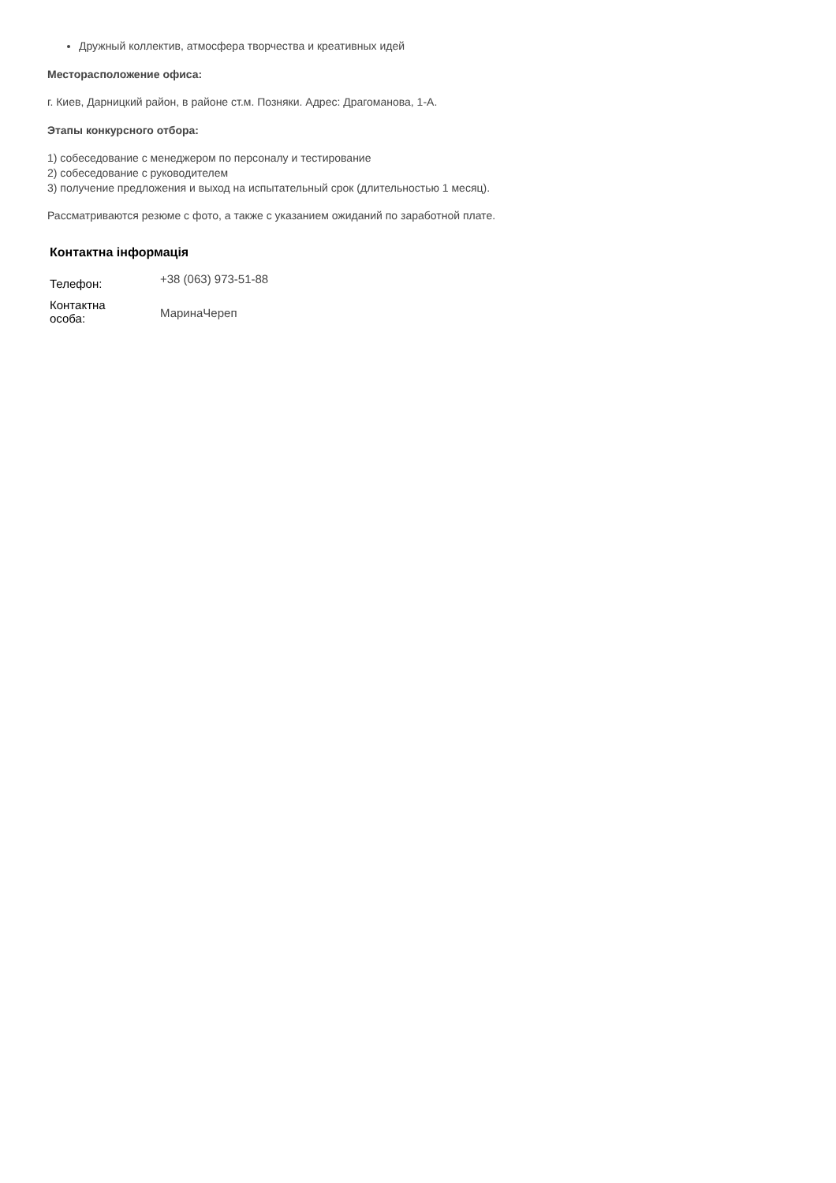Дружный коллектив, атмосфера творчества и креативных идей
Месторасположение офиса:
г. Киев, Дарницкий район, в районе ст.м. Позняки. Адрес: Драгоманова, 1-А.
Этапы конкурсного отбора:
1) собеседование с менеджером по персоналу и тестирование
2) собеседование с руководителем
3) получение предложения и выход на испытательный срок (длительностью 1 месяц).
Рассматриваются резюме с фото, а также с указанием ожиданий по заработной плате.
Контактна інформація
| Телефон: | +38 (063) 973-51-88 |
| Контактна особа: | МаринаЧереп |